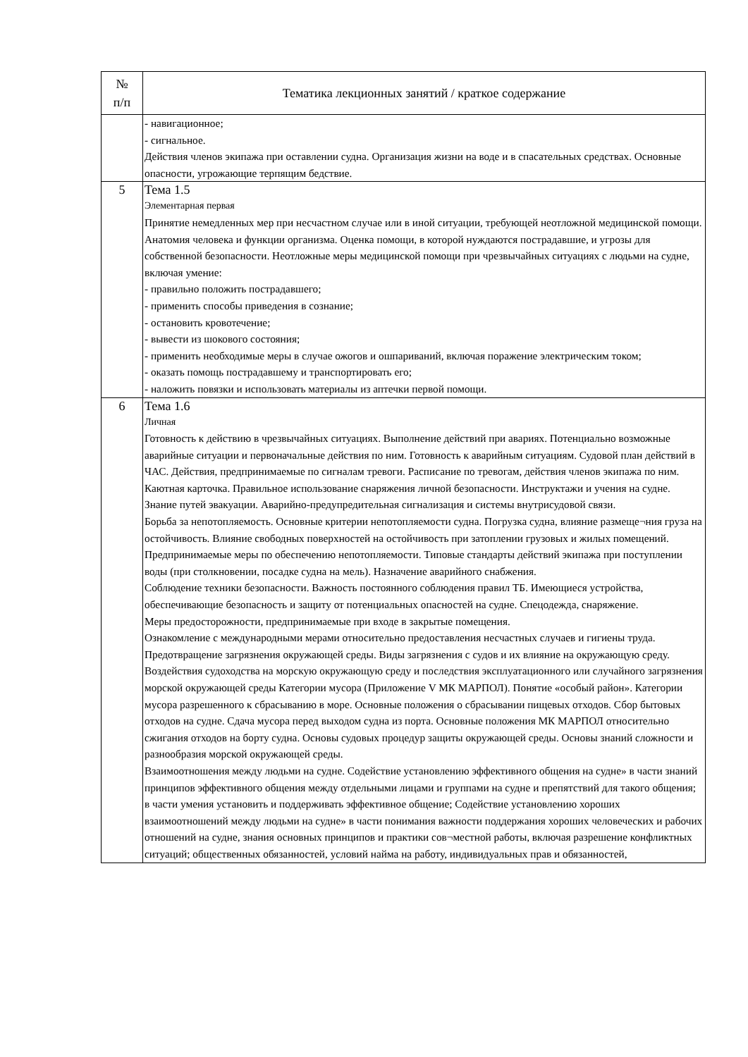| № п/п | Тематика лекционных занятий / краткое содержание |
| --- | --- |
| | - навигационное; - сигнальное. Действия членов экипажа при оставлении судна. Организация жизни на воде и в спасательных средствах. Основные опасности, угрожающие терпящим бедствие. |
| 5 | Тема 1.5 Элементарная первая Принятие немедленных мер при несчастном случае или в иной ситуации, требующей неотложной медицинской помощи. Анатомия человека и функции организма. Оценка помощи, в которой нуждаются пострадавшие, и угрозы для собственной безопасности. Неотложные меры медицинской помощи при чрезвычайных ситуациях с людьми на судне, включая умение: - правильно положить пострадавшего; - применить способы приведения в сознание; - остановить кровотечение; - вывести из шокового состояния; - применить необходимые меры в случае ожогов и ошпариваний, включая поражение электрическим током; - оказать помощь пострадавшему и транспортировать его; - наложить повязки и использовать материалы из аптечки первой помощи. |
| 6 | Тема 1.6 Личная Готовность к действию в чрезвычайных ситуациях. Выполнение действий при авариях. Потенциально возможные аварийные ситуации и первоначальные действия по ним. Готовность к аварийным ситуациям. Судовой план действий в ЧАС. Действия, предпринимаемые по сигналам тревоги. Расписание по тревогам, действия членов экипажа по ним. Каютная карточка. Правильное использование снаряжения личной безопасности. Инструктажи и учения на судне. Знание путей эвакуации. Аварийно-предупредительная сигнализация и системы внутрисудовой связи. Борьба за непотопляемость. Основные критерии непотопляемости судна. Погрузка судна, влияние размеще¬ния груза на остойчивость. Влияние свободных поверхностей на остойчивость при затоплении грузовых и жилых помещений. Предпринимаемые меры по обеспечению непотопляемости. Типовые стандарты действий экипажа при поступлении воды (при столкновении, посадке судна на мель). Назначение аварийного снабжения. Соблюдение техники безопасности. Важность постоянного соблюдения правил ТБ. Имеющиеся устройства, обеспечивающие безопасность и защиту от потенциальных опасностей на судне. Спецодежда, снаряжение. Меры предосторожности, предпринимаемые при входе в закрытые помещения. Ознакомление с международными мерами относительно предоставления несчастных случаев и гигиены труда. Предотвращение загрязнения окружающей среды. Виды загрязнения с судов и их влияние на окружающую среду. Воздействия судоходства на морскую окружающую среду и последствия эксплуатационного или случайного загрязнения морской окружающей среды Категории мусора (Приложение V МК МАРПОЛ). Понятие «особый район». Категории мусора разрешенного к сбрасыванию в море. Основные положения о сбрасывании пищевых отходов. Сбор бытовых отходов на судне. Сдача мусора перед выходом судна из порта. Основные положения МК МАРПОЛ относительно сжигания отходов на борту судна. Основы судовых процедур защиты окружающей среды. Основы знаний сложности и разнообразия морской окружающей среды. Взаимоотношения между людьми на судне. Содействие установлению эффективного общения на судне» в части знаний принципов эффективного общения между отдельными лицами и группами на судне и препятствий для такого общения; в части умения установить и поддерживать эффективное общение; Содействие установлению хороших взаимоотношений между людьми на судне» в части понимания важности поддержания хороших человеческих и рабочих отношений на судне, знания основных принципов и практики сов¬местной работы, включая разрешение конфликтных ситуаций; общественных обязанностей, условий найма на работу, индивидуальных прав и обязанностей, |